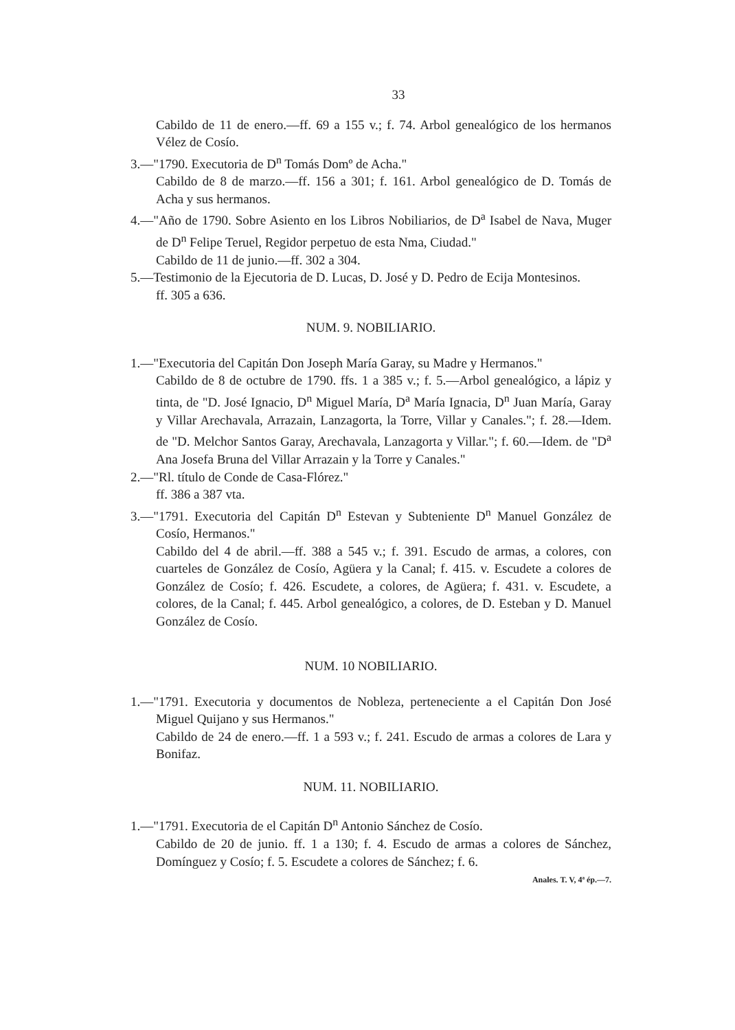33
Cabildo de 11 de enero.—ff. 69 a 155 v.; f. 74. Arbol genealógico de los hermanos Vélez de Cosío.
3.—"1790. Executoria de D<sup>n</sup> Tomás Domº de Acha."
Cabildo de 8 de marzo.—ff. 156 a 301; f. 161. Arbol genealógico de D. Tomás de Acha y sus hermanos.
4.—"Año de 1790. Sobre Asiento en los Libros Nobiliarios, de D<sup>a</sup> Isabel de Nava, Muger de D<sup>n</sup> Felipe Teruel, Regidor perpetuo de esta Nma, Ciudad."
Cabildo de 11 de junio.—ff. 302 a 304.
5.—Testimonio de la Ejecutoria de D. Lucas, D. José y D. Pedro de Ecija Montesinos.
ff. 305 a 636.
NUM. 9. NOBILIARIO.
1.—"Executoria del Capitán Don Joseph María Garay, su Madre y Hermanos."
Cabildo de 8 de octubre de 1790. ffs. 1 a 385 v.; f. 5.—Arbol genealógico, a lápiz y tinta, de "D. José Ignacio, D<sup>n</sup> Miguel María, D<sup>a</sup> María Ignacia, D<sup>n</sup> Juan María, Garay y Villar Arechavala, Arrazain, Lanzagorta, la Torre, Villar y Canales."; f. 28.—Idem. de "D. Melchor Santos Garay, Arechavala, Lanzagorta y Villar."; f. 60.—Idem. de "D<sup>a</sup> Ana Josefa Bruna del Villar Arrazain y la Torre y Canales."
2.—"Rl. título de Conde de Casa-Flórez."
ff. 386 a 387 vta.
3.—"1791. Executoria del Capitán D<sup>n</sup> Estevan y Subteniente D<sup>n</sup> Manuel González de Cosío, Hermanos."
Cabildo del 4 de abril.—ff. 388 a 545 v.; f. 391. Escudo de armas, a colores, con cuarteles de González de Cosío, Agüera y la Canal; f. 415. v. Escudete a colores de González de Cosío; f. 426. Escudete, a colores, de Agüera; f. 431. v. Escudete, a colores, de la Canal; f. 445. Arbol genealógico, a colores, de D. Esteban y D. Manuel González de Cosío.
NUM. 10 NOBILIARIO.
1.—"1791. Executoria y documentos de Nobleza, perteneciente a el Capitán Don José Miguel Quijano y sus Hermanos."
Cabildo de 24 de enero.—ff. 1 a 593 v.; f. 241. Escudo de armas a colores de Lara y Bonifaz.
NUM. 11. NOBILIARIO.
1.—"1791. Executoria de el Capitán D<sup>n</sup> Antonio Sánchez de Cosío.
Cabildo de 20 de junio. ff. 1 a 130; f. 4. Escudo de armas a colores de Sánchez, Domínguez y Cosío; f. 5. Escudete a colores de Sánchez; f. 6.
Anales. T. V, 4ª ép.—7.